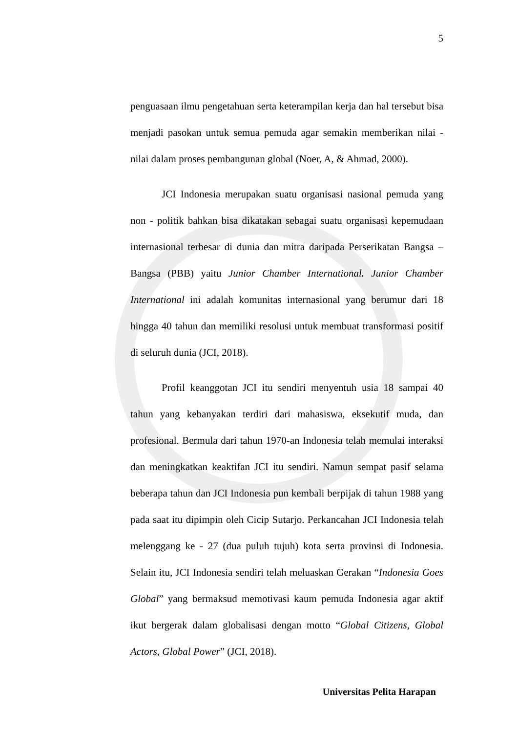5
penguasaan ilmu pengetahuan serta keterampilan kerja dan hal tersebut bisa menjadi pasokan untuk semua pemuda agar semakin memberikan nilai - nilai dalam proses pembangunan global (Noer, A, & Ahmad, 2000).
JCI Indonesia merupakan suatu organisasi nasional pemuda yang non - politik bahkan bisa dikatakan sebagai suatu organisasi kepemudaan internasional terbesar di dunia dan mitra daripada Perserikatan Bangsa – Bangsa (PBB) yaitu Junior Chamber International. Junior Chamber International ini adalah komunitas internasional yang berumur dari 18 hingga 40 tahun dan memiliki resolusi untuk membuat transformasi positif di seluruh dunia (JCI, 2018).
Profil keanggotan JCI itu sendiri menyentuh usia 18 sampai 40 tahun yang kebanyakan terdiri dari mahasiswa, eksekutif muda, dan profesional. Bermula dari tahun 1970-an Indonesia telah memulai interaksi dan meningkatkan keaktifan JCI itu sendiri. Namun sempat pasif selama beberapa tahun dan JCI Indonesia pun kembali berpijak di tahun 1988 yang pada saat itu dipimpin oleh Cicip Sutarjo. Perkancahan JCI Indonesia telah melenggang ke - 27 (dua puluh tujuh) kota serta provinsi di Indonesia. Selain itu, JCI Indonesia sendiri telah meluaskan Gerakan “Indonesia Goes Global” yang bermaksud memotivasi kaum pemuda Indonesia agar aktif ikut bergerak dalam globalisasi dengan motto “Global Citizens, Global Actors, Global Power” (JCI, 2018).
Universitas Pelita Harapan